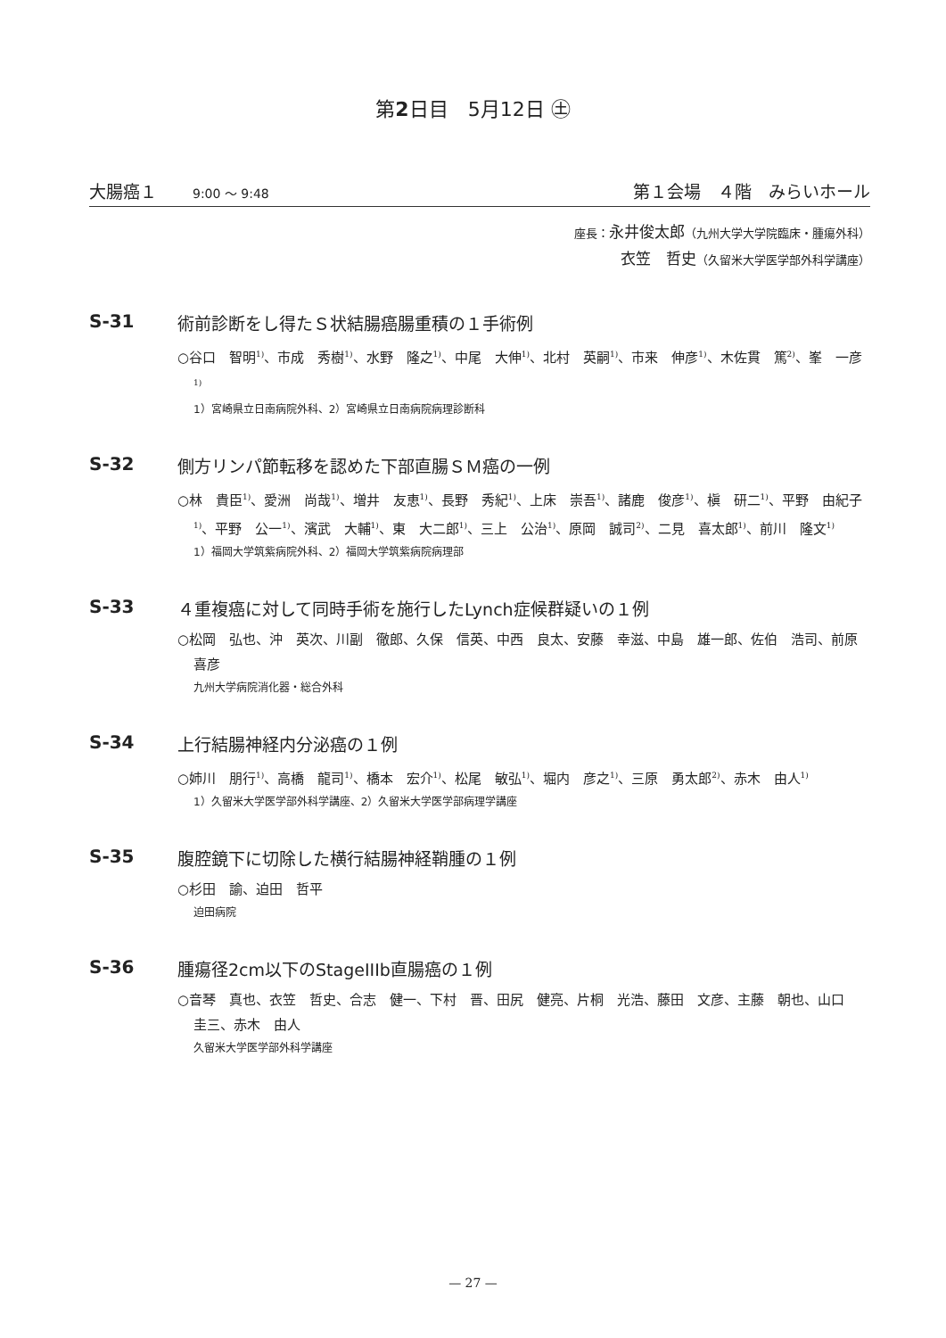第2日目　5月12日 ㊏
大腸癌１ 9:00 ～ 9:48 第１会場　４階　みらいホール
座長：永井俊太郎（九州大学大学院臨床・腫瘍外科）
衣笠　哲史（久留米大学医学部外科学講座）
S-31 術前診断をし得たＳ状結腸癌腸重積の１手術例
○谷口　智明<sup>1)</sup>、市成　秀樹<sup>1)</sup>、水野　隆之<sup>1)</sup>、中尾　大伸<sup>1)</sup>、北村　英嗣<sup>1)</sup>、市来　伸彦<sup>1)</sup>、木佐貫　篤<sup>2)</sup>、峯　一彦<sup>1)</sup>
1）宮崎県立日南病院外科、2）宮崎県立日南病院病理診断科
S-32 側方リンパ節転移を認めた下部直腸ＳＭ癌の一例
○林　貴臣<sup>1)</sup>、愛洲　尚哉<sup>1)</sup>、増井　友恵<sup>1)</sup>、長野　秀紀<sup>1)</sup>、上床　崇吾<sup>1)</sup>、諸鹿　俊彦<sup>1)</sup>、槇　研二<sup>1)</sup>、平野　由紀子<sup>1)</sup>、平野　公一<sup>1)</sup>、濱武　大輔<sup>1)</sup>、東　大二郎<sup>1)</sup>、三上　公治<sup>1)</sup>、原岡　誠司<sup>2)</sup>、二見　喜太郎<sup>1)</sup>、前川　隆文<sup>1)</sup>
1）福岡大学筑紫病院外科、2）福岡大学筑紫病院病理部
S-33 ４重複癌に対して同時手術を施行したLynch症候群疑いの１例
○松岡　弘也、沖　英次、川副　徹郎、久保　信英、中西　良太、安藤　幸滋、中島　雄一郎、佐伯　浩司、前原　喜彦
九州大学病院消化器・総合外科
S-34 上行結腸神経内分泌癌の１例
○姉川　朋行<sup>1)</sup>、高橋　龍司<sup>1)</sup>、橋本　宏介<sup>1)</sup>、松尾　敏弘<sup>1)</sup>、堀内　彦之<sup>1)</sup>、三原　勇太郎<sup>2)</sup>、赤木　由人<sup>1)</sup>
1）久留米大学医学部外科学講座、2）久留米大学医学部病理学講座
S-35 腹腔鏡下に切除した横行結腸神経鞘腫の１例
○杉田　諭、迫田　哲平
迫田病院
S-36 腫瘍径2cm以下のStageIIIb直腸癌の１例
○音琴　真也、衣笠　哲史、合志　健一、下村　晋、田尻　健亮、片桐　光浩、藤田　文彦、主藤　朝也、山口　圭三、赤木　由人
久留米大学医学部外科学講座
— 27 —